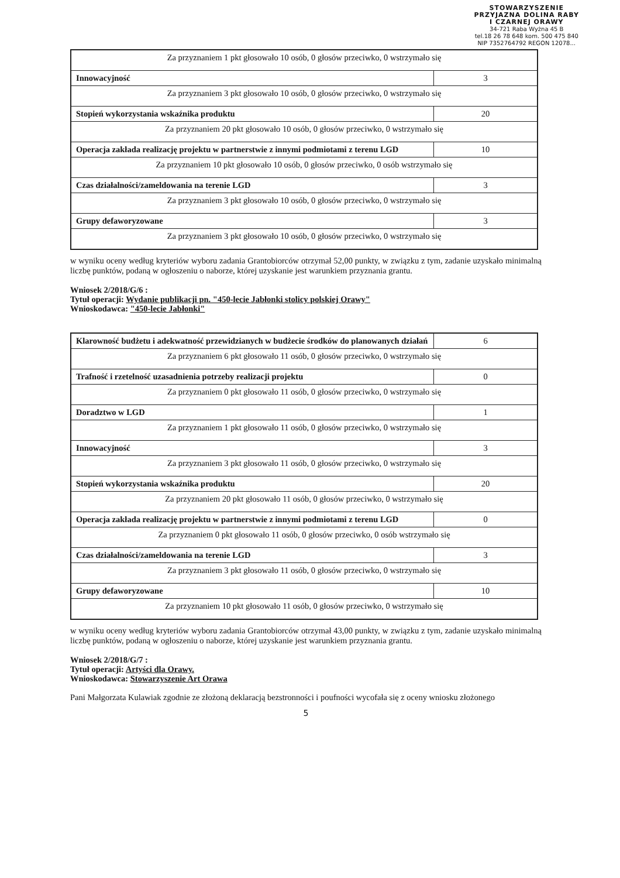STOWARZYSZENIE
PRZYJAZNA DOLINA RABY
I CZARNEJ ORAWY
34-721 Raba Wyżna 45 B
tel.18 26 78 648 kom. 500 475 840
NIP 7352764792 REGON 12078...
| Za przyznaniem 1 pkt głosowało 10 osób, 0 głosów przeciwko, 0 wstrzymało się | |
| Innowacyjność | 3 |
| Za przyznaniem 3 pkt głosowało 10 osób, 0 głosów przeciwko, 0 wstrzymało się | |
| Stopień wykorzystania wskaźnika produktu | 20 |
| Za przyznaniem 20 pkt głosowało 10 osób, 0 głosów przeciwko, 0 wstrzymało się | |
| Operacja zakłada realizację projektu w partnerstwie z innymi podmiotami z terenu LGD | 10 |
| Za przyznaniem 10 pkt głosowało 10 osób, 0 głosów przeciwko, 0 osób wstrzymało się | |
| Czas działalności/zameldowania na terenie LGD | 3 |
| Za przyznaniem 3 pkt głosowało 10 osób, 0 głosów przeciwko, 0 wstrzymało się | |
| Grupy defaworyzowane | 3 |
| Za przyznaniem 3 pkt głosowało 10 osób, 0 głosów przeciwko, 0 wstrzymało się | |
w wyniku oceny według kryteriów wyboru zadania Grantobiorców otrzymał 52,00 punkty, w związku z tym, zadanie uzyskało minimalną liczbę punktów, podaną w ogłoszeniu o naborze, której uzyskanie jest warunkiem przyznania grantu.
Wniosek 2/2018/G/6 :
Tytuł operacji: Wydanie publikacji pn. "450-lecie Jabłonki stolicy polskiej Orawy"
Wnioskodawca: "450-lecie Jabłonki"
| Klarowność budżetu i adekwatność przewidzianych w budżecie środków do planowanych działań | 6 |
| Za przyznaniem 6 pkt głosowało 11 osób, 0 głosów przeciwko, 0 wstrzymało się | |
| Trafność i rzetelność uzasadnienia potrzeby realizacji projektu | 0 |
| Za przyznaniem 0 pkt głosowało 11 osób, 0 głosów przeciwko, 0 wstrzymało się | |
| Doradztwo w LGD | 1 |
| Za przyznaniem 1 pkt głosowało 11 osób, 0 głosów przeciwko, 0 wstrzymało się | |
| Innowacyjność | 3 |
| Za przyznaniem 3 pkt głosowało 11 osób, 0 głosów przeciwko, 0 wstrzymało się | |
| Stopień wykorzystania wskaźnika produktu | 20 |
| Za przyznaniem 20 pkt głosowało 11 osób, 0 głosów przeciwko, 0 wstrzymało się | |
| Operacja zakłada realizację projektu w partnerstwie z innymi podmiotami z terenu LGD | 0 |
| Za przyznaniem 0 pkt głosowało 11 osób, 0 głosów przeciwko, 0 osób wstrzymało się | |
| Czas działalności/zameldowania na terenie LGD | 3 |
| Za przyznaniem 3 pkt głosowało 11 osób, 0 głosów przeciwko, 0 wstrzymało się | |
| Grupy defaworyzowane | 10 |
| Za przyznaniem 10 pkt głosowało 11 osób, 0 głosów przeciwko, 0 wstrzymało się | |
w wyniku oceny według kryteriów wyboru zadania Grantobiorców otrzymał 43,00 punkty, w związku z tym, zadanie uzyskało minimalną liczbę punktów, podaną w ogłoszeniu o naborze, której uzyskanie jest warunkiem przyznania grantu.
Wniosek 2/2018/G/7 :
Tytuł operacji: Artyści dla Orawy.
Wnioskodawca: Stowarzyszenie Art Orawa
Pani Małgorzata Kulawiak zgodnie ze złożoną deklaracją bezstronności i poufności wycofała się z oceny wniosku złożonego
5